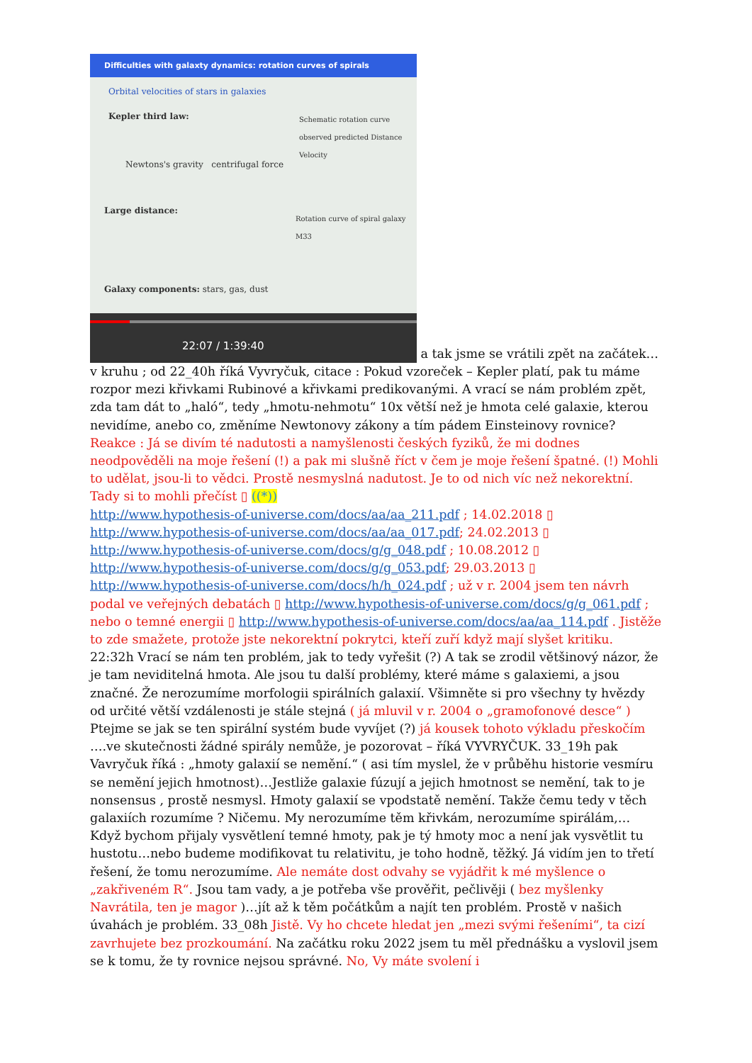Difficulties with galaxty dynamics: rotation curves of spirals
Orbital velocities of stars in galaxies
Kepler third law:
Newtons's gravity centrifugal force
Large distance:
Schematic rotation curve observed predicted Distance Velocity
Rotation curve of spiral galaxy M33
Galaxy components: stars, gas, dust
22:07 / 1:39:40
a tak jsme se vrátili zpět na začátek…v kruhu ; od 22_40h říká Vyvryčuk, citace : Pokud vzoreček – Kepler platí, pak tu máme rozpor mezi křivkami Rubinové a křivkami predikovanými. A vrací se nám problém zpět, zda tam dát to „haló“, tedy „hmotu-nehmotu“ 10x větší než je hmota celé galaxie, kterou nevidíme, anebo co, změníme Newtonovy zákony a tím pádem Einsteinovy rovnice? Reakce : Já se divím té nadutosti a namyšlenosti českých fyziků, že mi dodnes neodpověděli na moje řešení (!) a pak mi slušně říct v čem je moje řešení špatné. (!) Mohli to udělat, jsou-li to vědci. Prostě nesmyslná nadutost. Je to od nich víc než nekorektní. Tady si to mohli přečíst ▯ ((*))
http://www.hypothesis-of-universe.com/docs/aa/aa_211.pdf ; 14.02.2018 ▯
http://www.hypothesis-of-universe.com/docs/aa/aa_017.pdf; 24.02.2013 ▯
http://www.hypothesis-of-universe.com/docs/g/g_048.pdf ; 10.08.2012 ▯
http://www.hypothesis-of-universe.com/docs/g/g_053.pdf; 29.03.2013 ▯
http://www.hypothesis-of-universe.com/docs/h/h_024.pdf ; už v r. 2004 jsem ten návrh podal ve veřejných debatách ▯ http://www.hypothesis-of-universe.com/docs/g/g_061.pdf ;
nebo o temné energii ▯ http://www.hypothesis-of-universe.com/docs/aa/aa_114.pdf . Jistěže to zde smažete, protože jste nekorektní pokrytci, kteří zuří když mají slyšet kritiku.
22:32h Vrací se nám ten problém, jak to tedy vyřešit (?) A tak se zrodil většinový názor, že je tam neviditelná hmota. Ale jsou tu další problémy, které máme s galaxiemi, a jsou značné. Že nerozumíme morfologii spirálních galaxií. Všimněte si pro všechny ty hvězdy od určité větší vzdálenosti je stále stejná ( já mluvil v r. 2004 o „gramofonové desce“ ) Ptejme se jak se ten spirální systém bude vyvíjet (?) já kousek tohoto výkladu přeskočím ….ve skutečnosti žádné spirály nemůže, je pozorovat – říká VYVRYČUK. 33_19h pak Vavryčuk říká : „hmoty galaxií se nemění.“ ( asi tím myslel, že v průběhu historie vesmíru se nemění jejich hmotnost)…Jestliže galaxie fúzují a jejich hmotnost se nemění, tak to je nonsensus , prostě nesmysl. Hmoty galaxií se vpodstatě nemění. Takže čemu tedy v těch galaxiích rozumíme ? Ničemu. My nerozumíme těm křivkám, nerozumíme spirálám,… Když bychom přijaly vysvětlení temné hmoty, pak je tý hmoty moc a není jak vysvětlit tu hustotu…nebo budeme modifikovat tu relativitu, je toho hodně, těžký. Já vidím jen to třetí řešení, že tomu nerozumíme. Ale nemáte dost odvahy se vyjádřit k mé myšlence o „zakřiveném R“. Jsou tam vady, a je potřeba vše prověřit, pečlivěji ( bez myšlenky Navrátila, ten je magor )…jít až k těm počátkům a najít ten problém. Prostě v našich úvahách je problém. 33_08h Jistě. Vy ho chcete hledat jen „mezi svými řešeními“, ta cizí zavrhujete bez prozkoumání. Na začátku roku 2022 jsem tu měl přednášku a vyslovil jsem se k tomu, že ty rovnice nejsou správné. No, Vy máte svolení i